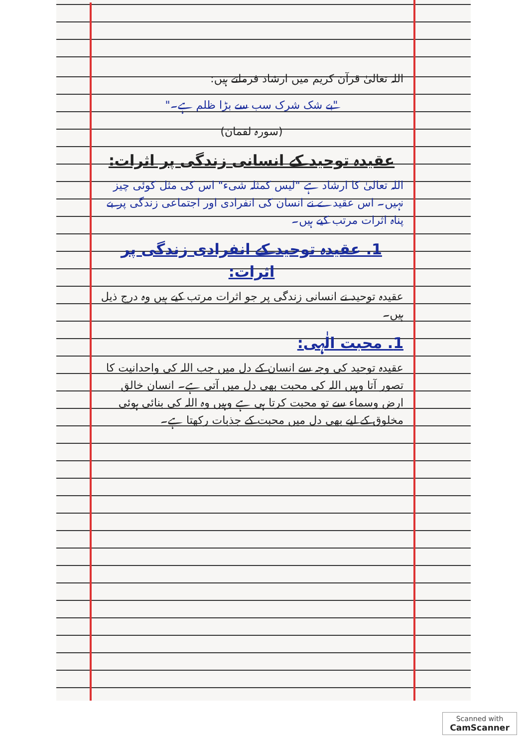اللہ تعالیٰ قرآن کریم میں ارشاد فرماتے ہیں:
"بے شک شرک سب سے بڑا ظلم ہے۔"
(سورہ لقمان)
عقیدہ توحید کے انسانی زندگی پر اثرات:
اللہ تعالیٰ کا ارشاد ہے "لیس کمثلہ شیء" اس کی مثل کوئی چیز نہیں۔ اس عقیدے نے انسان کی انفرادی اور اجتماعی زندگی پر بے پناہ اثرات مرتب کیے ہیں۔
1. عقیدہ توحید کے انفرادی زندگی پر اثرات:
عقیدہ توحید نے انسانی زندگی پر جو اثرات مرتب کیے ہیں وہ درج ذیل ہیں۔
1. محبت الٰہی:
عقیدہ توحید کی وجہ سے انسان کے دل میں جب اللہ کی واحدانیت کا تصور آتا وہیں اللہ کی محبت بھی دل میں آتی ہے۔ انسان خالق ارض وسماء سے تو محبت کرتا ہی ہے وہیں وہ اللہ کی بنائی ہوئی مخلوق کے لیے بھی دل میں محبت کے جذبات رکھتا ہے۔
Scanned with
CamScanner